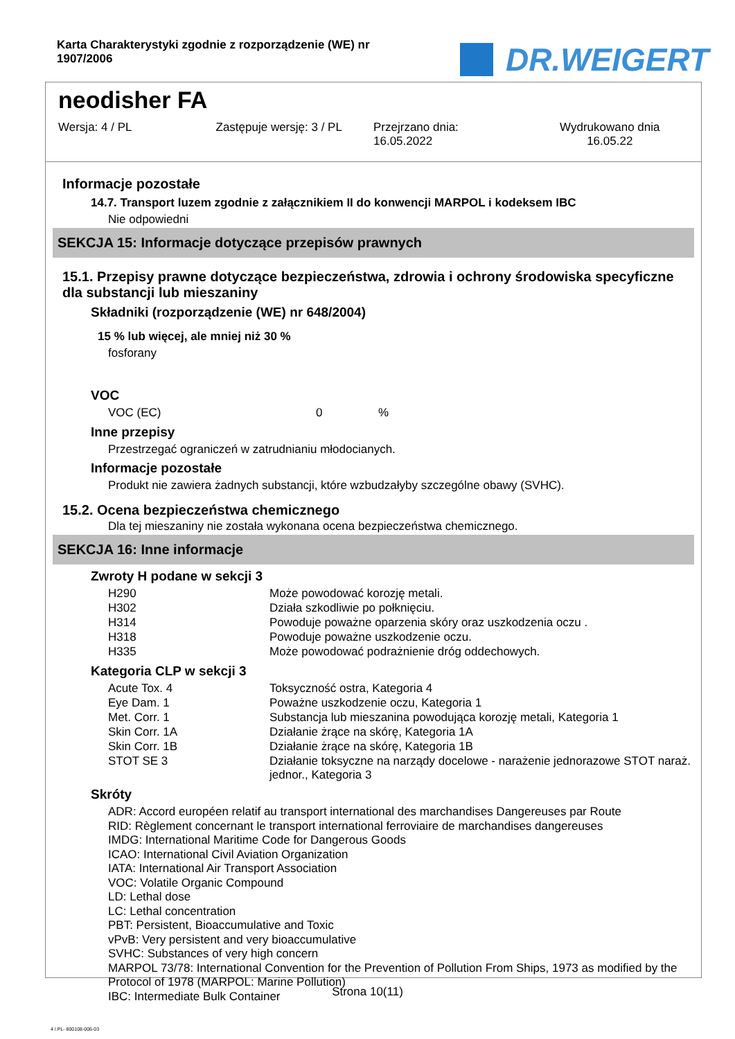Karta Charakterystyki zgodnie z rozporządzenie (WE) nr 1907/2006
DR.WEIGERT
neodisher FA
Wersja: 4 / PL Zastępuje wersję: 3 / PL Przejrzano dnia:
16.05.2022
Wydrukowano dnia
16.05.22
Informacje pozostałe
14.7. Transport luzem zgodnie z załącznikiem II do konwencji MARPOL i kodeksem IBC
Nie odpowiedni
SEKCJA 15: Informacje dotyczące przepisów prawnych
15.1. Przepisy prawne dotyczące bezpieczeństwa, zdrowia i ochrony środowiska specyficzne dla substancji lub mieszaniny
Składniki (rozporządzenie (WE) nr 648/2004)
15 % lub więcej, ale mniej niż 30 %
fosforany
VOC
| VOC (EC) | 0 | % |
Inne przepisy
Przestrzegać ograniczeń w zatrudnianiu młodocianych.
Informacje pozostałe
Produkt nie zawiera żadnych substancji, które wzbudzałyby szczególne obawy (SVHC).
15.2. Ocena bezpieczeństwa chemicznego
Dla tej mieszaniny nie została wykonana ocena bezpieczeństwa chemicznego.
SEKCJA 16: Inne informacje
Zwroty H podane w sekcji 3
| H290 | Może powodować korozję metali. |
| H302 | Działa szkodliwie po połknięciu. |
| H314 | Powoduje poważne oparzenia skóry oraz uszkodzenia oczu . |
| H318 | Powoduje poważne uszkodzenie oczu. |
| H335 | Może powodować podrażnienie dróg oddechowych. |
Kategoria CLP w sekcji 3
| Acute Tox. 4 | Toksyczność ostra, Kategoria 4 |
| Eye Dam. 1 | Poważne uszkodzenie oczu, Kategoria 1 |
| Met. Corr. 1 | Substancja lub mieszanina powodująca korozję metali, Kategoria 1 |
| Skin Corr. 1A | Działanie żrące na skórę, Kategoria 1A |
| Skin Corr. 1B | Działanie żrące na skórę, Kategoria 1B |
| STOT SE 3 | Działanie toksyczne na narządy docelowe - narażenie jednorazowe STOT naraż. jednor., Kategoria 3 |
Skróty
ADR: Accord européen relatif au transport international des marchandises Dangereuses par Route
RID: Règlement concernant le transport international ferroviaire de marchandises dangereuses
IMDG: International Maritime Code for Dangerous Goods
ICAO: International Civil Aviation Organization
IATA: International Air Transport Association
VOC: Volatile Organic Compound
LD: Lethal dose
LC: Lethal concentration
PBT: Persistent, Bioaccumulative and Toxic
vPvB: Very persistent and very bioaccumulative
SVHC: Substances of very high concern
MARPOL 73/78: International Convention for the Prevention of Pollution From Ships, 1973 as modified by the Protocol of 1978 (MARPOL: Marine Pollution)
IBC: Intermediate Bulk Container
Strona 10(11)
4 / PL- 800108-006-03